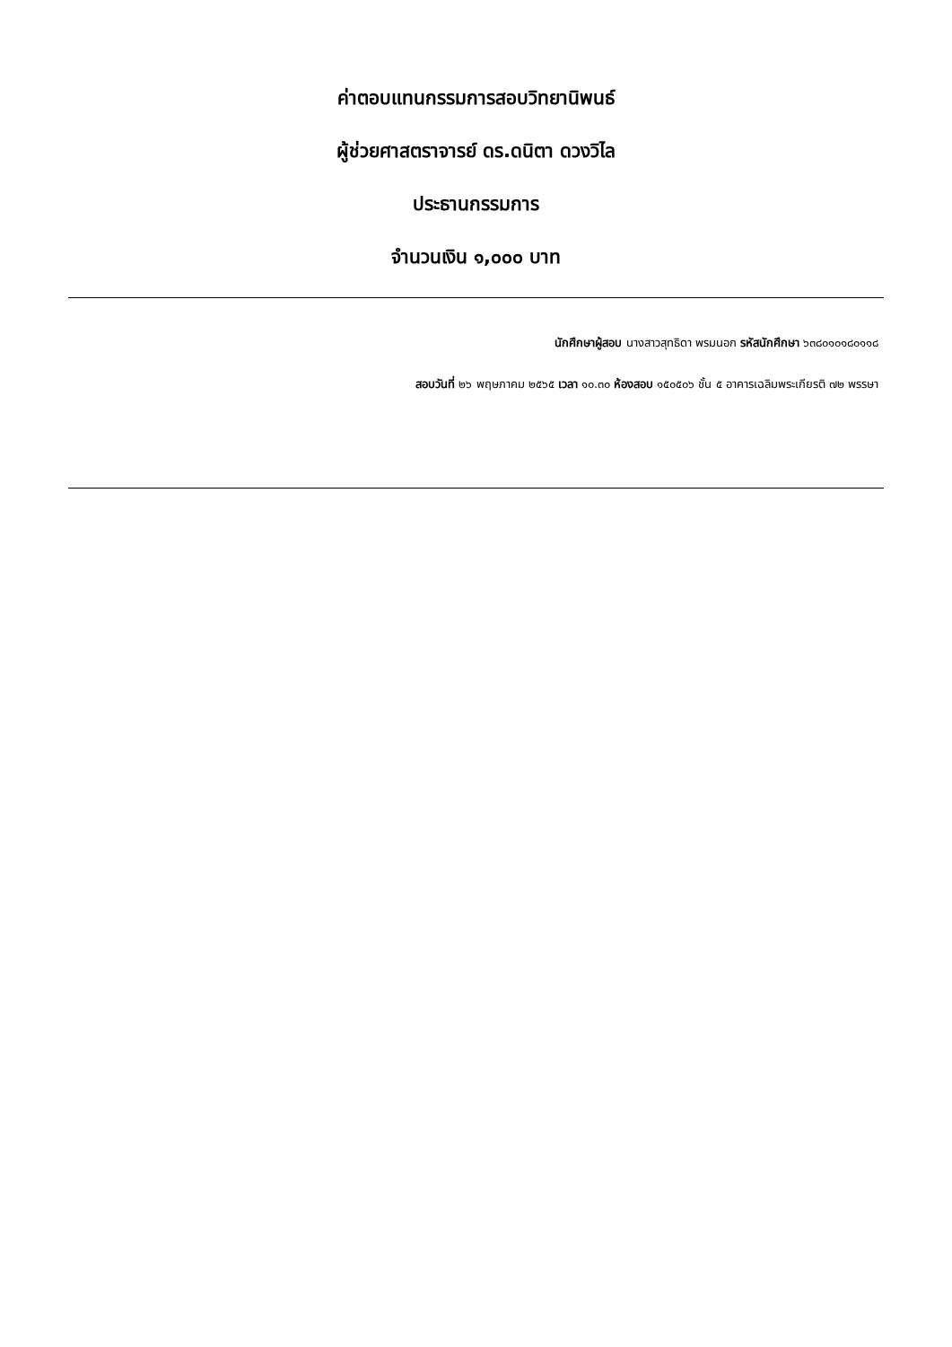ค่าตอบแทนกรรมการสอบวิทยานิพนธ์
ผู้ช่วยศาสตราจารย์ ดร.ดนิตา ดวงวิไล
ประธานกรรมการ
จำนวนเงิน ๑,๐๐๐ บาท
นักศึกษาผู้สอบ นางสาวสุทธิดา พรมนอก รหัสนักศึกษา ๖๓๘๐๑๐๑๘๐๑๑๘
สอบวันที่ ๒๖ พฤษภาคม ๒๕๖๕ เวลา ๑๐.๓๐ ห้องสอบ ๑๕๐๕๐๖ ชั้น ๕ อาคารเฉลิมพระเกียรติ ๗๒ พรรษา